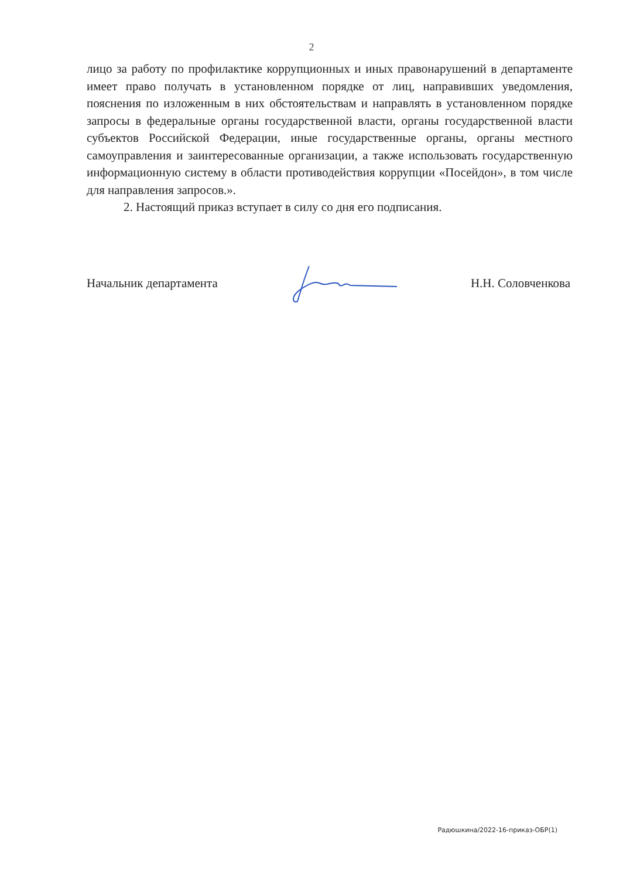2
лицо за работу по профилактике коррупционных и иных правонарушений в департаменте имеет право получать в установленном порядке от лиц, направивших уведомления, пояснения по изложенным в них обстоятельствам и направлять в установленном порядке запросы в федеральные органы государственной власти, органы государственной власти субъектов Российской Федерации, иные государственные органы, органы местного самоуправления и заинтересованные организации, а также использовать государственную информационную систему в области противодействия коррупции «Посейдон», в том числе для направления запросов.».
2. Настоящий приказ вступает в силу со дня его подписания.
Начальник департамента Н.Н. Соловченкова
Радюшкина/2022-16-приказ-ОБР(1)